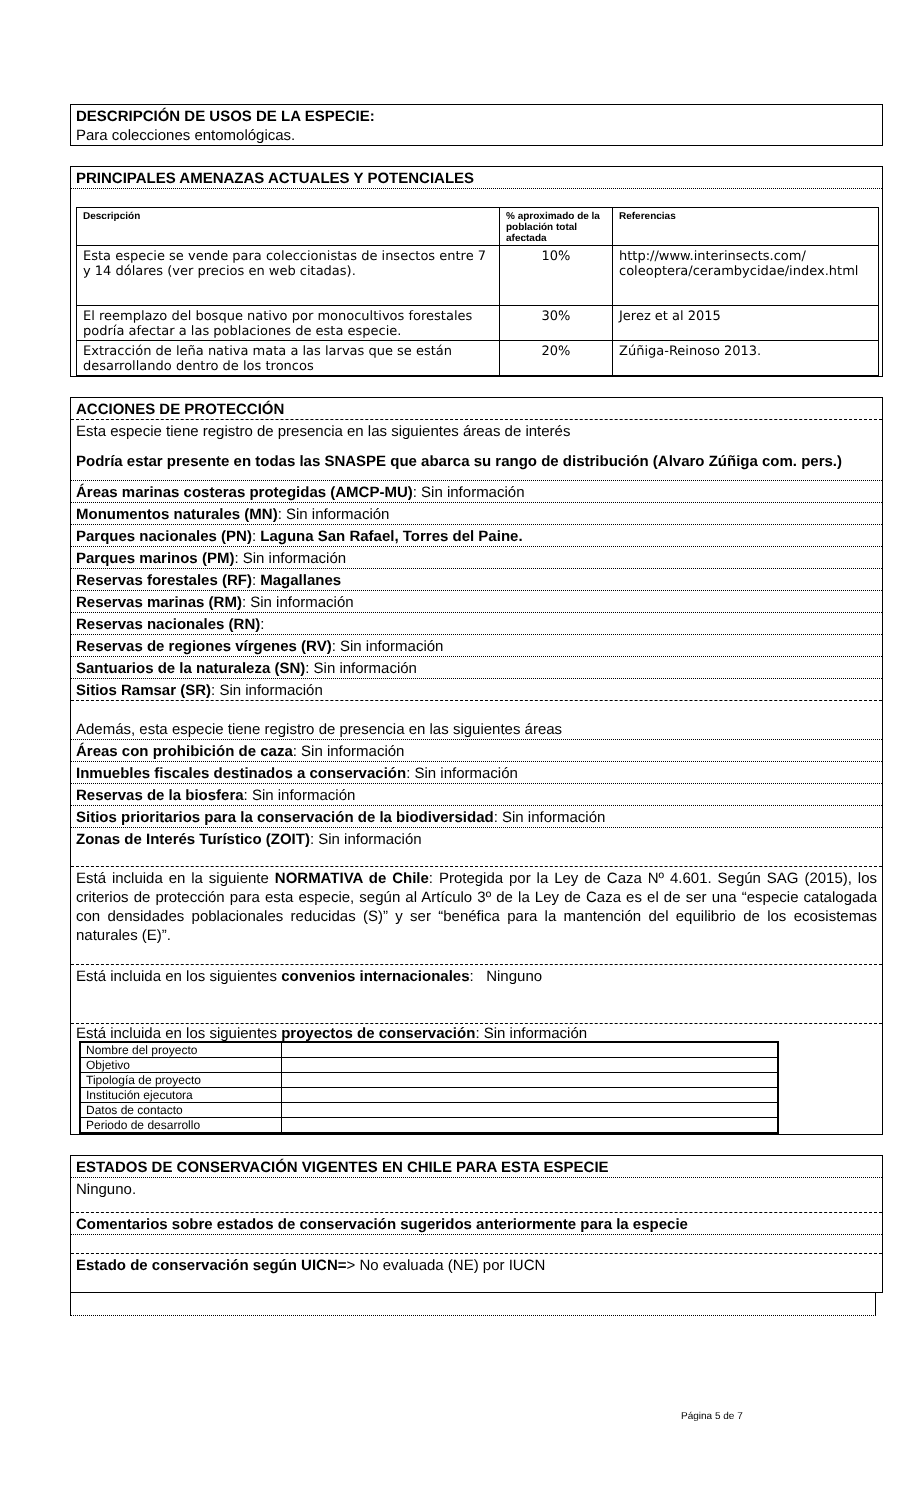DESCRIPCIÓN DE USOS DE LA ESPECIE:
Para colecciones entomológicas.
PRINCIPALES AMENAZAS ACTUALES Y POTENCIALES
| Descripción | % aproximado de la población total afectada | Referencias |
| --- | --- | --- |
| Esta especie se vende para coleccionistas de insectos entre 7 y 14 dólares (ver precios en web citadas). | 10% | http://www.interinsects.com/ coleoptera/cerambycidae/index.html |
| El reemplazo del bosque nativo por monocultivos forestales podría afectar a las poblaciones de esta especie. | 30% | Jerez et al 2015 |
| Extracción de leña nativa mata a las larvas que se están desarrollando dentro de los troncos | 20% | Zúñiga-Reinoso 2013. |
ACCIONES DE PROTECCIÓN
Esta especie tiene registro de presencia en las siguientes áreas de interés
Podría estar presente en todas las SNASPE que abarca su rango de distribución (Alvaro Zúñiga com. pers.)
Áreas marinas costeras protegidas (AMCP-MU): Sin información
Monumentos naturales (MN): Sin información
Parques nacionales (PN): Laguna San Rafael, Torres del Paine.
Parques marinos (PM): Sin información
Reservas forestales (RF): Magallanes
Reservas marinas (RM): Sin información
Reservas nacionales (RN):
Reservas de regiones vírgenes (RV): Sin información
Santuarios de la naturaleza (SN): Sin información
Sitios Ramsar (SR): Sin información
Además, esta especie tiene registro de presencia en las siguientes áreas
Áreas con prohibición de caza: Sin información
Inmuebles fiscales destinados a conservación: Sin información
Reservas de la biosfera: Sin información
Sitios prioritarios para la conservación de la biodiversidad: Sin información
Zonas de Interés Turístico (ZOIT): Sin información
Está incluida en la siguiente NORMATIVA de Chile: Protegida por la Ley de Caza Nº 4.601. Según SAG (2015), los criterios de protección para esta especie, según al Artículo 3º de la Ley de Caza es el de ser una “especie catalogada con densidades poblacionales reducidas (S)” y ser “benéfica para la mantención del equilibrio de los ecosistemas naturales (E)”.
Está incluida en los siguientes convenios internacionales: Ninguno
Está incluida en los siguientes proyectos de conservación: Sin información
| Nombre del proyecto | |
| Objetivo | |
| Tipología de proyecto | |
| Institución ejecutora | |
| Datos de contacto | |
| Periodo de desarrollo | |
ESTADOS DE CONSERVACIÓN VIGENTES EN CHILE PARA ESTA ESPECIE
Ninguno.
Comentarios sobre estados de conservación sugeridos anteriormente para la especie
Estado de conservación según UICN=> No evaluada (NE) por IUCN
Página 5 de 7